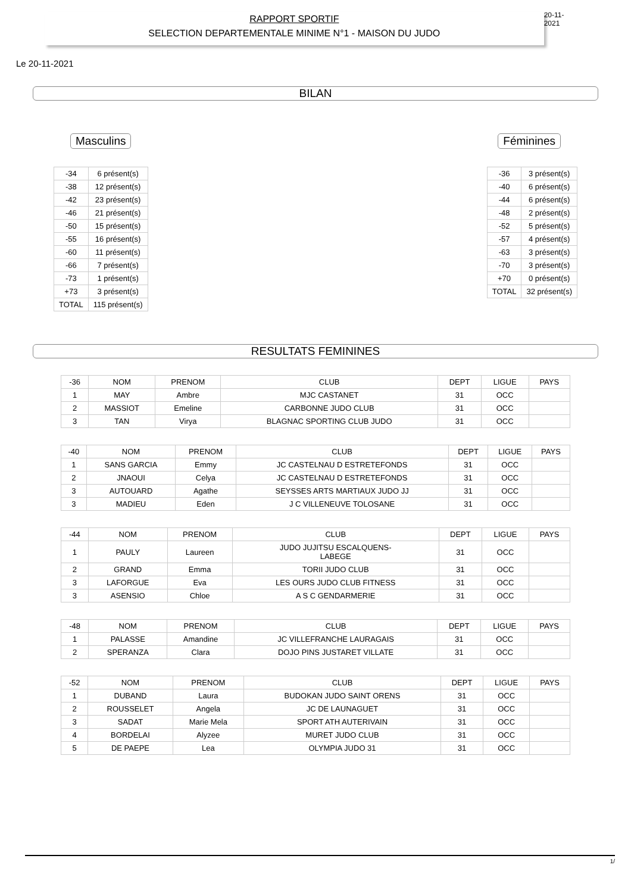RAPPORT SPORTIF
SELECTION DEPARTEMENTALE MINIME N°1 - MAISON DU JUDO
20-11-2021
Le 20-11-2021
BILAN
Masculins
| -34 | 6 présent(s) |
| -38 | 12 présent(s) |
| -42 | 23 présent(s) |
| -46 | 21 présent(s) |
| -50 | 15 présent(s) |
| -55 | 16 présent(s) |
| -60 | 11 présent(s) |
| -66 | 7 présent(s) |
| -73 | 1 présent(s) |
| +73 | 3 présent(s) |
| TOTAL | 115 présent(s) |
Féminines
| -36 | 3 présent(s) |
| -40 | 6 présent(s) |
| -44 | 6 présent(s) |
| -48 | 2 présent(s) |
| -52 | 5 présent(s) |
| -57 | 4 présent(s) |
| -63 | 3 présent(s) |
| -70 | 3 présent(s) |
| +70 | 0 présent(s) |
| TOTAL | 32 présent(s) |
RESULTATS FEMININES
| -36 | NOM | PRENOM | CLUB | DEPT | LIGUE | PAYS |
| --- | --- | --- | --- | --- | --- | --- |
| 1 | MAY | Ambre | MJC CASTANET | 31 | OCC | |
| 2 | MASSIOT | Emeline | CARBONNE JUDO CLUB | 31 | OCC | |
| 3 | TAN | Virya | BLAGNAC SPORTING CLUB JUDO | 31 | OCC | |
| -40 | NOM | PRENOM | CLUB | DEPT | LIGUE | PAYS |
| --- | --- | --- | --- | --- | --- | --- |
| 1 | SANS GARCIA | Emmy | JC CASTELNAU D ESTRETEFONDS | 31 | OCC | |
| 2 | JNAOUI | Celya | JC CASTELNAU D ESTRETEFONDS | 31 | OCC | |
| 3 | AUTOUARD | Agathe | SEYSSES ARTS MARTIAUX JUDO JJ | 31 | OCC | |
| 3 | MADIEU | Eden | J C VILLENEUVE TOLOSANE | 31 | OCC | |
| -44 | NOM | PRENOM | CLUB | DEPT | LIGUE | PAYS |
| --- | --- | --- | --- | --- | --- | --- |
| 1 | PAULY | Laureen | JUDO JUJITSU ESCALQUENS- LABEGE | 31 | OCC | |
| 2 | GRAND | Emma | TORII JUDO CLUB | 31 | OCC | |
| 3 | LAFORGUE | Eva | LES OURS JUDO CLUB FITNESS | 31 | OCC | |
| 3 | ASENSIO | Chloe | A S C GENDARMERIE | 31 | OCC | |
| -48 | NOM | PRENOM | CLUB | DEPT | LIGUE | PAYS |
| --- | --- | --- | --- | --- | --- | --- |
| 1 | PALASSE | Amandine | JC VILLEFRANCHE LAURAGAIS | 31 | OCC | |
| 2 | SPERANZA | Clara | DOJO PINS JUSTARET VILLATE | 31 | OCC | |
| -52 | NOM | PRENOM | CLUB | DEPT | LIGUE | PAYS |
| --- | --- | --- | --- | --- | --- | --- |
| 1 | DUBAND | Laura | BUDOKAN JUDO SAINT ORENS | 31 | OCC | |
| 2 | ROUSSELET | Angela | JC DE LAUNAGUET | 31 | OCC | |
| 3 | SADAT | Marie Mela | SPORT ATH AUTERIVAIN | 31 | OCC | |
| 4 | BORDELAI | Alyzee | MURET JUDO CLUB | 31 | OCC | |
| 5 | DE PAEPE | Lea | OLYMPIA JUDO 31 | 31 | OCC | |
1/